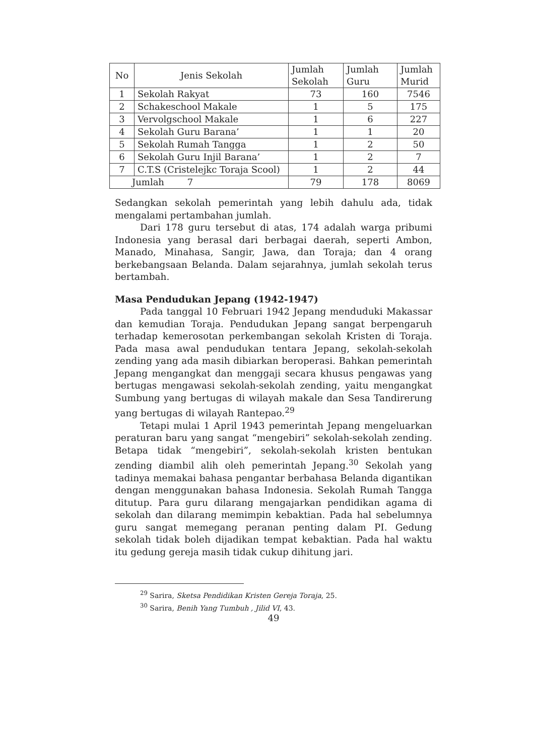| No | Jenis Sekolah | Jumlah Sekolah | Jumlah Guru | Jumlah Murid |
| --- | --- | --- | --- | --- |
| 1 | Sekolah Rakyat | 73 | 160 | 7546 |
| 2 | Schakeschool Makale | 1 | 5 | 175 |
| 3 | Vervolgschool Makale | 1 | 6 | 227 |
| 4 | Sekolah Guru Barana’ | 1 | 1 | 20 |
| 5 | Sekolah Rumah Tangga | 1 | 2 | 50 |
| 6 | Sekolah Guru Injil Barana’ | 1 | 2 | 7 |
| 7 | C.T.S (Cristelejkc Toraja Scool) | 1 | 2 | 44 |
| Jumlah 7 | | 79 | 178 | 8069 |
Sedangkan sekolah pemerintah yang lebih dahulu ada, tidak mengalami pertambahan jumlah.
Dari 178 guru tersebut di atas, 174 adalah warga pribumi Indonesia yang berasal dari berbagai daerah, seperti Ambon, Manado, Minahasa, Sangir, Jawa, dan Toraja; dan 4 orang berkebangsaan Belanda. Dalam sejarahnya, jumlah sekolah terus bertambah.
Masa Pendudukan Jepang (1942-1947)
Pada tanggal 10 Februari 1942 Jepang menduduki Makassar dan kemudian Toraja. Pendudukan Jepang sangat berpengaruh terhadap kemerosotan perkembangan sekolah Kristen di Toraja. Pada masa awal pendudukan tentara Jepang, sekolah-sekolah zending yang ada masih dibiarkan beroperasi. Bahkan pemerintah Jepang mengangkat dan menggaji secara khusus pengawas yang bertugas mengawasi sekolah-sekolah zending, yaitu mengangkat Sumbung yang bertugas di wilayah makale dan Sesa Tandirerung yang bertugas di wilayah Rantepao.<sup>29</sup>
Tetapi mulai 1 April 1943 pemerintah Jepang mengeluarkan peraturan baru yang sangat “mengebiri” sekolah-sekolah zending. Betapa tidak “mengebiri”, sekolah-sekolah kristen bentukan zending diambil alih oleh pemerintah Jepang.<sup>30</sup> Sekolah yang tadinya memakai bahasa pengantar berbahasa Belanda digantikan dengan menggunakan bahasa Indonesia. Sekolah Rumah Tangga ditutup. Para guru dilarang mengajarkan pendidikan agama di sekolah dan dilarang memimpin kebaktian. Pada hal sebelumnya guru sangat memegang peranan penting dalam PI. Gedung sekolah tidak boleh dijadikan tempat kebaktian. Pada hal waktu itu gedung gereja masih tidak cukup dihitung jari.
<sup>29</sup> Sarira, Sketsa Pendidikan Kristen Gereja Toraja, 25.
<sup>30</sup> Sarira, Benih Yang Tumbuh , Jilid VI, 43.
49